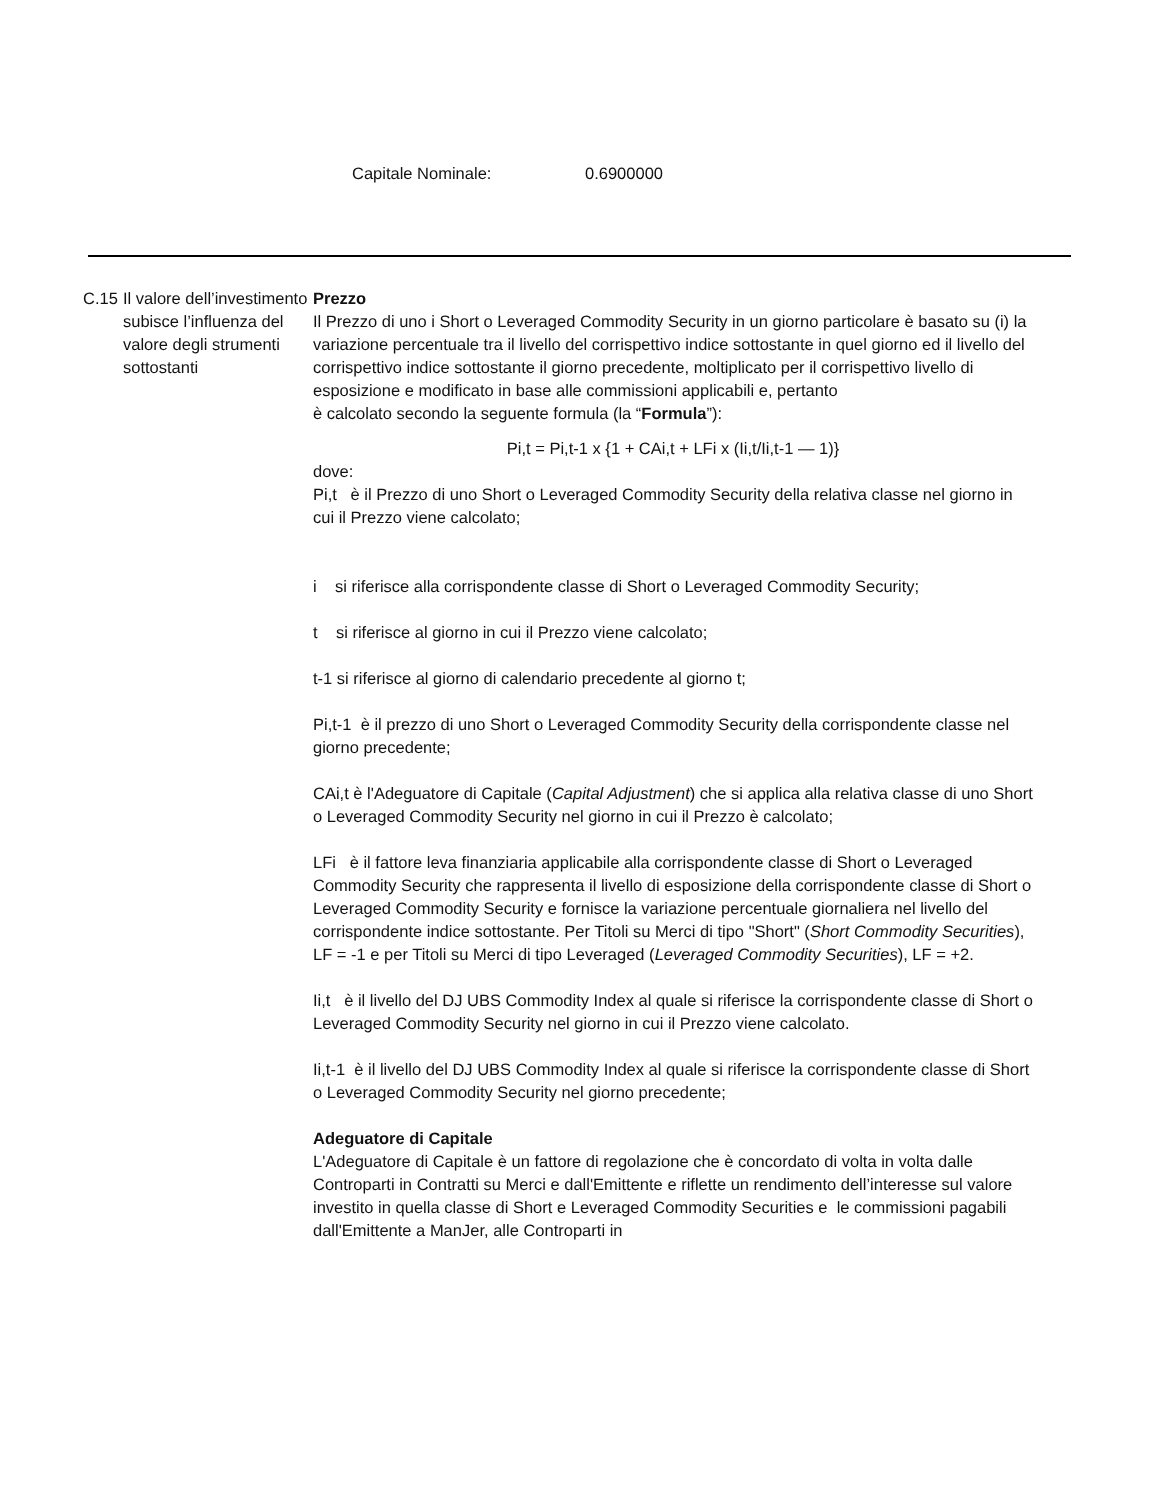Capitale Nominale: 0.6900000
C.15 Il valore dell’investimento subisce l’influenza del valore degli strumenti sottostanti
Prezzo
Il Prezzo di uno i Short o Leveraged Commodity Security in un giorno particolare è basato su (i) la variazione percentuale tra il livello del corrispettivo indice sottostante in quel giorno ed il livello del corrispettivo indice sottostante il giorno precedente, moltiplicato per il corrispettivo livello di esposizione e modificato in base alle commissioni applicabili e, pertanto
è calcolato secondo la seguente formula (la “Formula”):
Pi,t = Pi,t-1 x {1 + CAi,t + LFi x (Ii,t/Ii,t-1 — 1)}
dove:
Pi,t è il Prezzo di uno Short o Leveraged Commodity Security della relativa classe nel giorno in cui il Prezzo viene calcolato;
i si riferisce alla corrispondente classe di Short o Leveraged Commodity Security;
t si riferisce al giorno in cui il Prezzo viene calcolato;
t-1 si riferisce al giorno di calendario precedente al giorno t;
Pi,t-1 è il prezzo di uno Short o Leveraged Commodity Security della corrispondente classe nel giorno precedente;
CAi,t è l'Adeguatore di Capitale (Capital Adjustment) che si applica alla relativa classe di uno Short o Leveraged Commodity Security nel giorno in cui il Prezzo è calcolato;
LFi è il fattore leva finanziaria applicabile alla corrispondente classe di Short o Leveraged Commodity Security che rappresenta il livello di esposizione della corrispondente classe di Short o Leveraged Commodity Security e fornisce la variazione percentuale giornaliera nel livello del corrispondente indice sottostante. Per Titoli su Merci di tipo "Short" (Short Commodity Securities), LF = -1 e per Titoli su Merci di tipo Leveraged (Leveraged Commodity Securities), LF = +2.
Ii,t è il livello del DJ UBS Commodity Index al quale si riferisce la corrispondente classe di Short o Leveraged Commodity Security nel giorno in cui il Prezzo viene calcolato.
Ii,t-1 è il livello del DJ UBS Commodity Index al quale si riferisce la corrispondente classe di Short o Leveraged Commodity Security nel giorno precedente;
Adeguatore di Capitale
L'Adeguatore di Capitale è un fattore di regolazione che è concordato di volta in volta dalle Controparti in Contratti su Merci e dall'Emittente e riflette un rendimento dell’interesse sul valore investito in quella classe di Short e Leveraged Commodity Securities e le commissioni pagabili dall'Emittente a ManJer, alle Controparti in